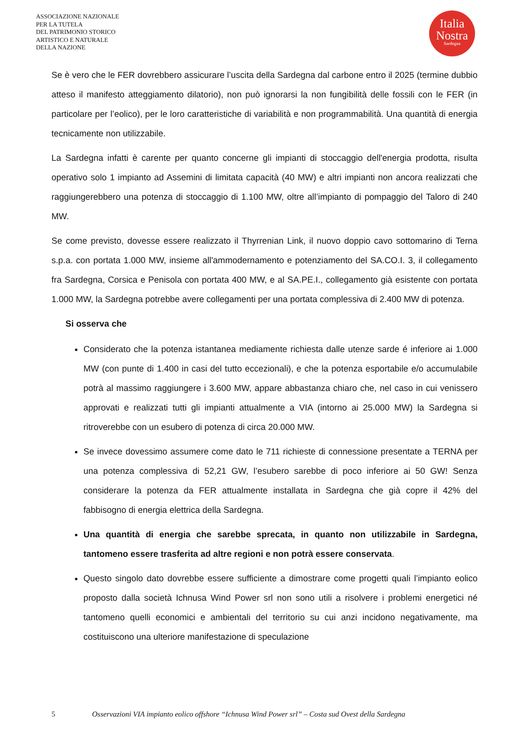ASSOCIAZIONE NAZIONALE
PER LA TUTELA
DEL PATRIMONIO STORICO
ARTISTICO E NATURALE
DELLA NAZIONE
Italia
Nostra
Sardegna
Se è vero che le FER dovrebbero assicurare l’uscita della Sardegna dal carbone entro il 2025 (termine dubbio atteso il manifesto atteggiamento dilatorio), non può ignorarsi la non fungibilità delle fossili con le FER (in particolare per l’eolico), per le loro caratteristiche di variabilità e non programmabilità. Una quantità di energia tecnicamente non utilizzabile.
La Sardegna infatti è carente per quanto concerne gli impianti di stoccaggio dell'energia prodotta, risulta operativo solo 1 impianto ad Assemini di limitata capacità (40 MW) e altri impianti non ancora realizzati che raggiungerebbero una potenza di stoccaggio di 1.100 MW, oltre all’impianto di pompaggio del Taloro di 240 MW.
Se come previsto, dovesse essere realizzato il Thyrrenian Link, il nuovo doppio cavo sottomarino di Terna s.p.a. con portata 1.000 MW, insieme all'ammodernamento e potenziamento del SA.CO.I. 3, il collegamento fra Sardegna, Corsica e Penisola con portata 400 MW, e al SA.PE.I., collegamento già esistente con portata 1.000 MW, la Sardegna potrebbe avere collegamenti per una portata complessiva di 2.400 MW di potenza.
Si osserva che
Considerato che la potenza istantanea mediamente richiesta dalle utenze sarde é inferiore ai 1.000 MW (con punte di 1.400 in casi del tutto eccezionali), e che la potenza esportabile e/o accumulabile potrà al massimo raggiungere i 3.600 MW, appare abbastanza chiaro che, nel caso in cui venissero approvati e realizzati tutti gli impianti attualmente a VIA (intorno ai 25.000 MW) la Sardegna si ritroverebbe con un esubero di potenza di circa 20.000 MW.
Se invece dovessimo assumere come dato le 711 richieste di connessione presentate a TERNA per una potenza complessiva di 52,21 GW, l’esubero sarebbe di poco inferiore ai 50 GW! Senza considerare la potenza da FER attualmente installata in Sardegna che già copre il 42% del fabbisogno di energia elettrica della Sardegna.
Una quantità di energia che sarebbe sprecata, in quanto non utilizzabile in Sardegna, tantomeno essere trasferita ad altre regioni e non potrà essere conservata.
Questo singolo dato dovrebbe essere sufficiente a dimostrare come progetti quali l’impianto eolico proposto dalla società Ichnusa Wind Power srl non sono utili a risolvere i problemi energetici né tantomeno quelli economici e ambientali del territorio su cui anzi incidono negativamente, ma costituiscono una ulteriore manifestazione di speculazione
5 Osservazioni VIA impianto eolico offshore “Ichnusa Wind Power srl” – Costa sud Ovest della Sardegna